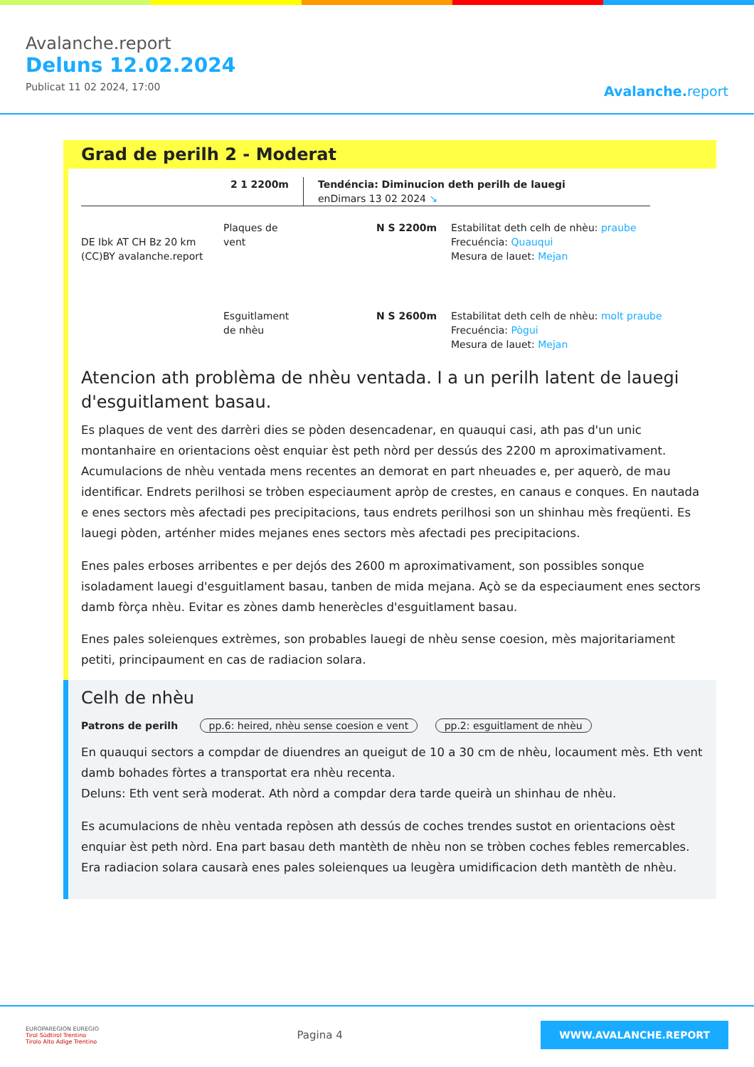Avalanche.report
Deluns 12.02.2024
Publicat 11 02 2024, 17:00
Avalanche. report
Grad de perilh 2 - Moderat
2 1 2200m Tendéncia: Diminucion deth perilh de lauegi
enDimars 13 02 2024 ↘
DE Ibk AT CH Bz 20 km (CC)BY avalanche.report
Plaques de vent
N S 2200m Estabilitat deth celh de nhèu: praube
Frecuéncia: Quauqui
Mesura de lauet: Mejan
Esguitlament de nhèu
N S 2600m Estabilitat deth celh de nhèu: molt praube
Frecuéncia: Pògui
Mesura de lauet: Mejan
Atencion ath problèma de nhèu ventada. I a un perilh latent de lauegi d'esguitlament basau.
Es plaques de vent des darrèri dies se pòden desencadenar, en quauqui casi, ath pas d'un unic montanhaire en orientacions oèst enquiar èst peth nòrd per dessús des 2200 m aproximativament. Acumulacions de nhèu ventada mens recentes an demorat en part nheuades e, per aquerò, de mau identificar. Endrets perilhosi se tròben especiaument apròp de crestes, en canaus e conques. En nautada e enes sectors mès afectadi pes precipitacions, taus endrets perilhosi son un shinhau mès freqüenti. Es lauegi pòden, arténher mides mejanes enes sectors mès afectadi pes precipitacions.
Enes pales erboses arribentes e per dejós des 2600 m aproximativament, son possibles sonque isoladament lauegi d'esguitlament basau, tanben de mida mejana. Açò se da especiaument enes sectors damb fòrça nhèu. Evitar es zònes damb henerècles d'esguitlament basau.
Enes pales soleienques extrèmes, son probables lauegi de nhèu sense coesion, mès majoritariament petiti, principaument en cas de radiacion solara.
Celh de nhèu
Patrons de perilh pp.6: heired, nhèu sense coesion e vent pp.2: esguitlament de nhèu
En quauqui sectors a compdar de diuendres an queigut de 10 a 30 cm de nhèu, locaument mès. Eth vent damb bohades fòrtes a transportat era nhèu recenta.
Deluns: Eth vent serà moderat. Ath nòrd a compdar dera tarde queirà un shinhau de nhèu.
Es acumulacions de nhèu ventada repòsen ath dessús de coches trendes sustot en orientacions oèst enquiar èst peth nòrd. Ena part basau deth mantèth de nhèu non se tròben coches febles remercables. Era radiacion solara causarà enes pales soleienques ua leugèra umidificacion deth mantèth de nhèu.
EUROPAREGION EUREGIO
Tirol Südtirol Trentino
Tirolo Alto Adige Trentino
Pagina 4
WWW.AVALANCHE.REPORT